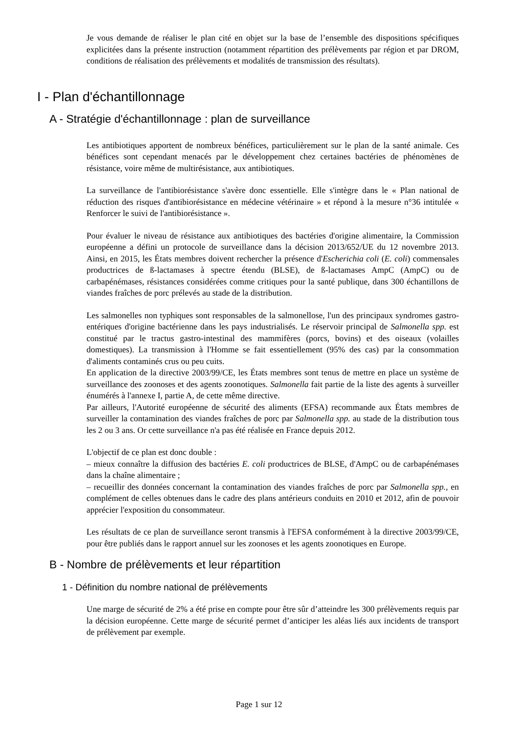Je vous demande de réaliser le plan cité en objet sur la base de l’ensemble des dispositions spécifiques explicitées dans la présente instruction (notamment répartition des prélèvements par région et par DROM, conditions de réalisation des prélèvements et modalités de transmission des résultats).
I - Plan d'échantillonnage
A - Stratégie d'échantillonnage : plan de surveillance
Les antibiotiques apportent de nombreux bénéfices, particulièrement sur le plan de la santé animale. Ces bénéfices sont cependant menacés par le développement chez certaines bactéries de phénomènes de résistance, voire même de multirésistance, aux antibiotiques.
La surveillance de l'antibiorésistance s'avère donc essentielle. Elle s'intègre dans le « Plan national de réduction des risques d'antibiorésistance en médecine vétérinaire » et répond à la mesure n°36 intitulée « Renforcer le suivi de l'antibiorésistance ».
Pour évaluer le niveau de résistance aux antibiotiques des bactéries d'origine alimentaire, la Commission européenne a défini un protocole de surveillance dans la décision 2013/652/UE du 12 novembre 2013. Ainsi, en 2015, les États membres doivent rechercher la présence d'Escherichia coli (E. coli) commensales productrices de ß-lactamases à spectre étendu (BLSE), de ß-lactamases AmpC (AmpC) ou de carbapénémases, résistances considérées comme critiques pour la santé publique, dans 300 échantillons de viandes fraîches de porc prélevés au stade de la distribution.
Les salmonelles non typhiques sont responsables de la salmonellose, l'un des principaux syndromes gastro-entériques d'origine bactérienne dans les pays industrialisés. Le réservoir principal de Salmonella spp. est constitué par le tractus gastro-intestinal des mammifères (porcs, bovins) et des oiseaux (volailles domestiques). La transmission à l'Homme se fait essentiellement (95% des cas) par la consommation d'aliments contaminés crus ou peu cuits.
En application de la directive 2003/99/CE, les États membres sont tenus de mettre en place un système de surveillance des zoonoses et des agents zoonotiques. Salmonella fait partie de la liste des agents à surveiller énumérés à l'annexe I, partie A, de cette même directive.
Par ailleurs, l'Autorité européenne de sécurité des aliments (EFSA) recommande aux États membres de surveiller la contamination des viandes fraîches de porc par Salmonella spp. au stade de la distribution tous les 2 ou 3 ans. Or cette surveillance n'a pas été réalisée en France depuis 2012.
L'objectif de ce plan est donc double :
– mieux connaître la diffusion des bactéries E. coli productrices de BLSE, d'AmpC ou de carbapénémases dans la chaîne alimentaire ;
– recueillir des données concernant la contamination des viandes fraîches de porc par Salmonella spp., en complément de celles obtenues dans le cadre des plans antérieurs conduits en 2010 et 2012, afin de pouvoir apprécier l'exposition du consommateur.
Les résultats de ce plan de surveillance seront transmis à l'EFSA conformément à la directive 2003/99/CE, pour être publiés dans le rapport annuel sur les zoonoses et les agents zoonotiques en Europe.
B - Nombre de prélèvements et leur répartition
1 - Définition du nombre national de prélèvements
Une marge de sécurité de 2% a été prise en compte pour être sûr d’atteindre les 300 prélèvements requis par la décision européenne. Cette marge de sécurité permet d’anticiper les aléas liés aux incidents de transport de prélèvement par exemple.
Page 1 sur 12